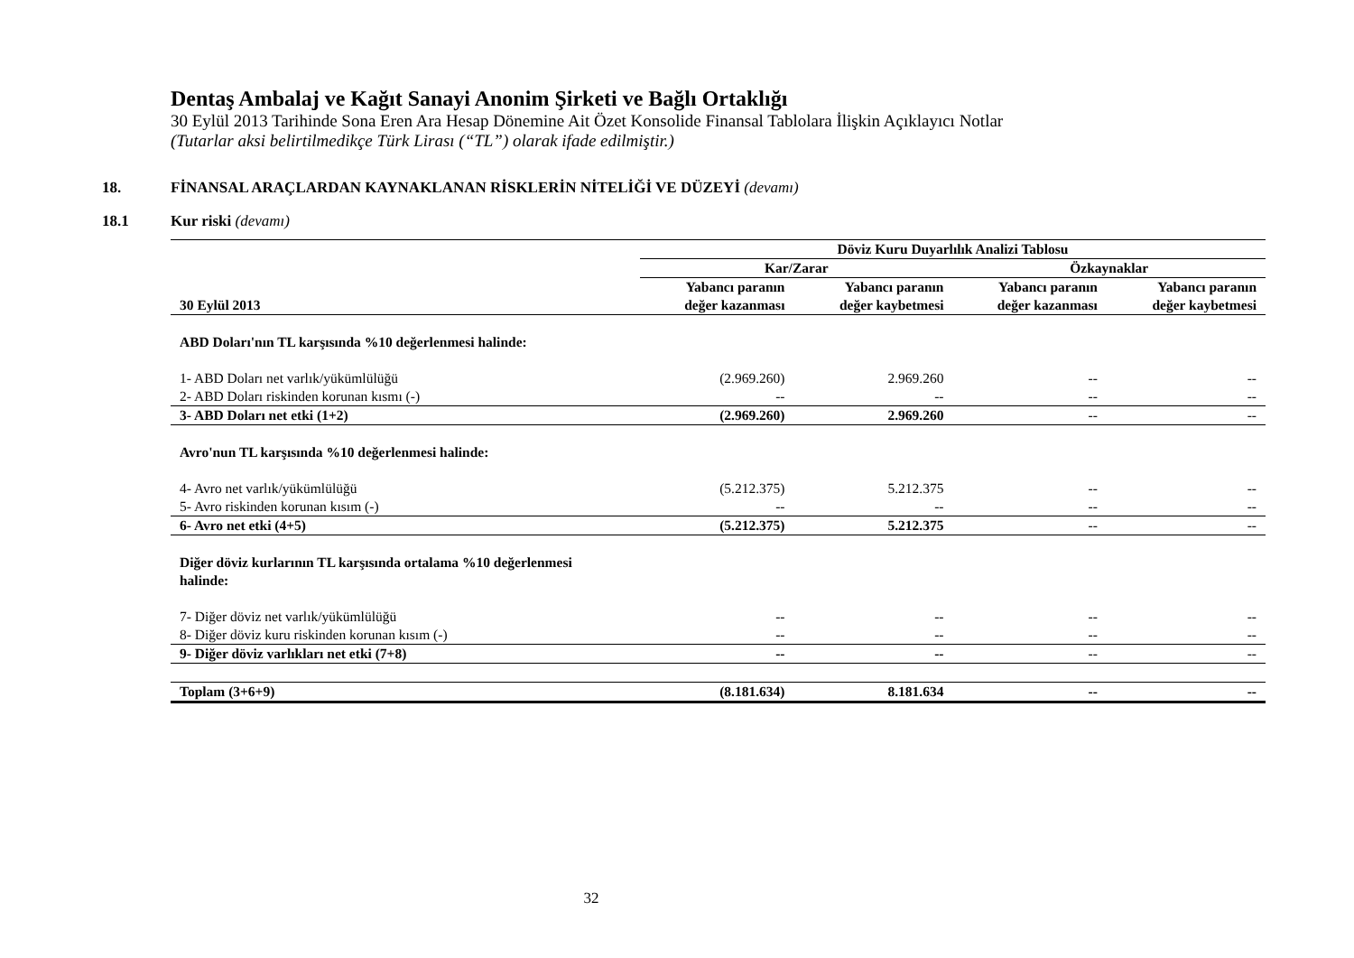Dentaş Ambalaj ve Kağıt Sanayi Anonim Şirketi ve Bağlı Ortaklığı
30 Eylül 2013 Tarihinde Sona Eren Ara Hesap Dönemine Ait Özet Konsolide Finansal Tablolara İlişkin Açıklayıcı Notlar
(Tutarlar aksi belirtilmedikçe Türk Lirası (“TL”) olarak ifade edilmiştir.)
18. FİNANSAL ARAÇLARDAN KAYNAKLANAN RİSKLERİN NİTELİĞİ VE DÜZEYİ (devamı)
18.1 Kur riski (devamı)
| | Döviz Kuru Duyarlılık Analizi Tablosu | | | |
| | Kar/Zarar | | Özkaynaklar | |
| 30 Eylül 2013 | Yabancı paranın değer kazanması | Yabancı paranın değer kaybetmesi | Yabancı paranın değer kazanması | Yabancı paranın değer kaybetmesi |
| ABD Doları'nın TL karşısında %10 değerlenmesi halinde: | | | | |
| 1- ABD Doları net varlık/yükümlülüğü | (2.969.260) | 2.969.260 | -- | -- |
| 2- ABD Doları riskinden korunan kısmı (-) | -- | -- | -- | -- |
| 3- ABD Doları net etki (1+2) | (2.969.260) | 2.969.260 | -- | -- |
| Avro'nun TL karşısında %10 değerlenmesi halinde: | | | | |
| 4- Avro net varlık/yükümlülüğü | (5.212.375) | 5.212.375 | -- | -- |
| 5- Avro riskinden korunan kısım (-) | -- | -- | -- | -- |
| 6- Avro net etki (4+5) | (5.212.375) | 5.212.375 | -- | -- |
| Diğer döviz kurlarının TL karşısında ortalama %10 değerlenmesi halinde: | | | | |
| 7- Diğer döviz net varlık/yükümlülüğü | -- | -- | -- | -- |
| 8- Diğer döviz kuru riskinden korunan kısım (-) | -- | -- | -- | -- |
| 9- Diğer döviz varlıkları net etki (7+8) | -- | -- | -- | -- |
| Toplam (3+6+9) | (8.181.634) | 8.181.634 | -- | -- |
32